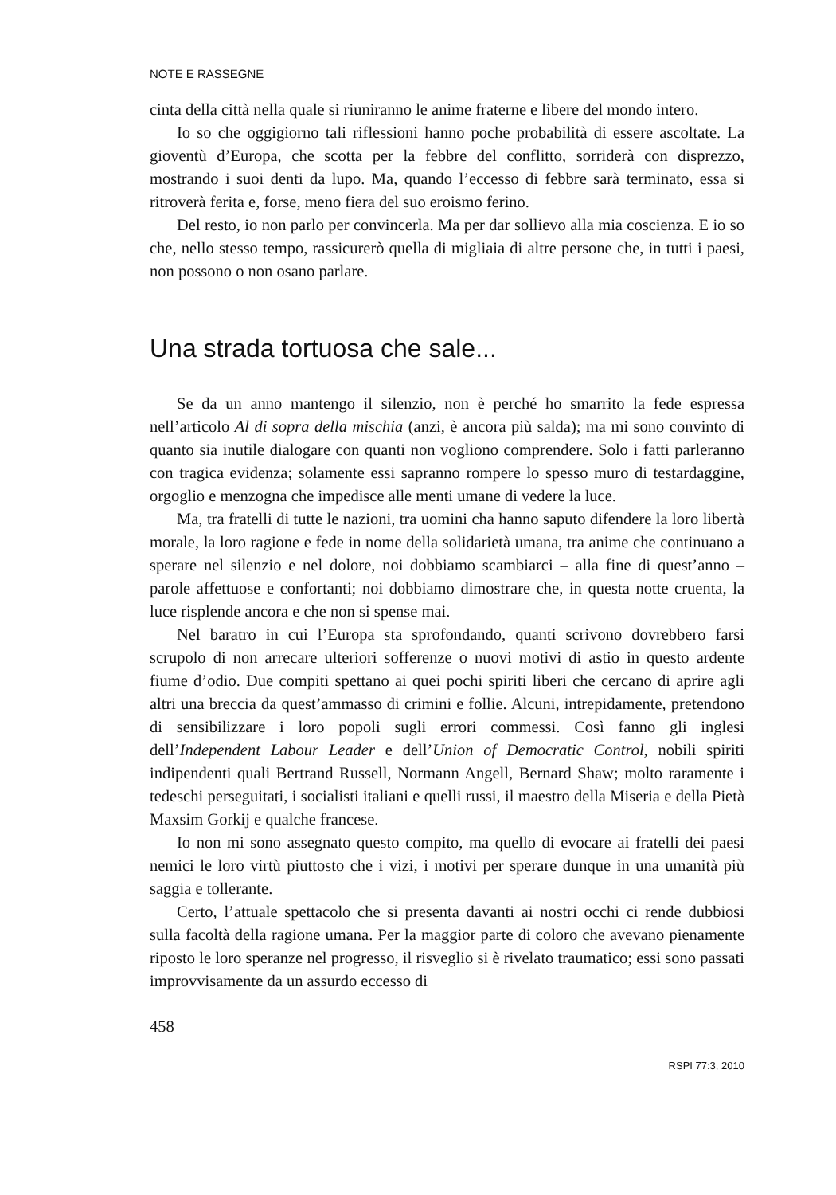NOTE E RASSEGNE
cinta della città nella quale si riuniranno le anime fraterne e libere del mondo intero.
Io so che oggigiorno tali riflessioni hanno poche probabilità di essere ascoltate. La gioventù d’Europa, che scotta per la febbre del conflitto, sorriderà con disprezzo, mostrando i suoi denti da lupo. Ma, quando l’eccesso di febbre sarà terminato, essa si ritroverà ferita e, forse, meno fiera del suo eroismo ferino.
Del resto, io non parlo per convincerla. Ma per dar sollievo alla mia coscienza. E io so che, nello stesso tempo, rassicurerò quella di migliaia di altre persone che, in tutti i paesi, non possono o non osano parlare.
Una strada tortuosa che sale...
Se da un anno mantengo il silenzio, non è perché ho smarrito la fede espressa nell’articolo Al di sopra della mischia (anzi, è ancora più salda); ma mi sono convinto di quanto sia inutile dialogare con quanti non vogliono comprendere. Solo i fatti parleranno con tragica evidenza; solamente essi sapranno rompere lo spesso muro di testardaggine, orgoglio e menzogna che impedisce alle menti umane di vedere la luce.
Ma, tra fratelli di tutte le nazioni, tra uomini cha hanno saputo difendere la loro libertà morale, la loro ragione e fede in nome della solidarietà umana, tra anime che continuano a sperare nel silenzio e nel dolore, noi dobbiamo scambiarci – alla fine di quest’anno – parole affettuose e confortanti; noi dobbiamo dimostrare che, in questa notte cruenta, la luce risplende ancora e che non si spense mai.
Nel baratro in cui l’Europa sta sprofondando, quanti scrivono dovrebbero farsi scrupolo di non arrecare ulteriori sofferenze o nuovi motivi di astio in questo ardente fiume d’odio. Due compiti spettano ai quei pochi spiriti liberi che cercano di aprire agli altri una breccia da quest’ammasso di crimini e follie. Alcuni, intrepidamente, pretendono di sensibilizzare i loro popoli sugli errori commessi. Così fanno gli inglesi dell’Independent Labour Leader e dell’Union of Democratic Control, nobili spiriti indipendenti quali Bertrand Russell, Normann Angell, Bernard Shaw; molto raramente i tedeschi perseguitati, i socialisti italiani e quelli russi, il maestro della Miseria e della Pietà Maxsim Gorkij e qualche francese.
Io non mi sono assegnato questo compito, ma quello di evocare ai fratelli dei paesi nemici le loro virtù piuttosto che i vizi, i motivi per sperare dunque in una umanità più saggia e tollerante.
Certo, l’attuale spettacolo che si presenta davanti ai nostri occhi ci rende dubbiosi sulla facoltà della ragione umana. Per la maggior parte di coloro che avevano pienamente riposto le loro speranze nel progresso, il risveglio si è rivelato traumatico; essi sono passati improvvisamente da un assurdo eccesso di
458
RSPI 77:3, 2010